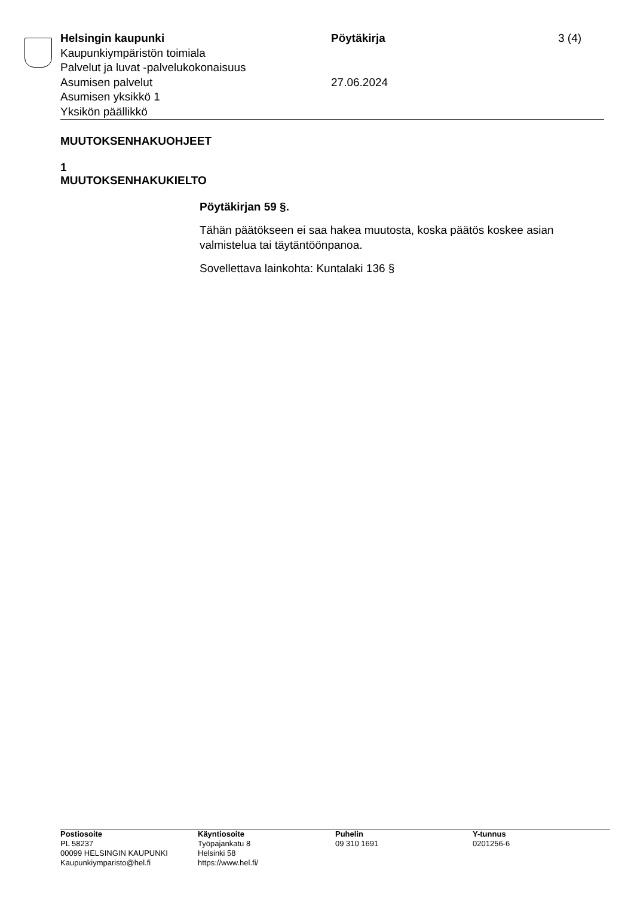Helsingin kaupunki Pöytäkirja 3 (4)
Kaupunkiympäristön toimiala
Palvelut ja luvat -palvelukokonaisuus
Asumisen palvelut 27.06.2024
Asumisen yksikkö 1
Yksikön päällikkö
MUUTOKSENHAKUOHJEET
1
MUUTOKSENHAKUKIELTO
Pöytäkirjan 59 §.
Tähän päätökseen ei saa hakea muutosta, koska päätös koskee asian valmistelua tai täytäntöönpanoa.
Sovellettava lainkohta: Kuntalaki 136 §
Postiosoite
PL 58237
00099 HELSINGIN KAUPUNKI
Kaupunkiymparisto@hel.fi
Käyntiosoite
Työpajankatu 8
Helsinki 58
https://www.hel.fi/
Puhelin
09 310 1691
Y-tunnus
0201256-6